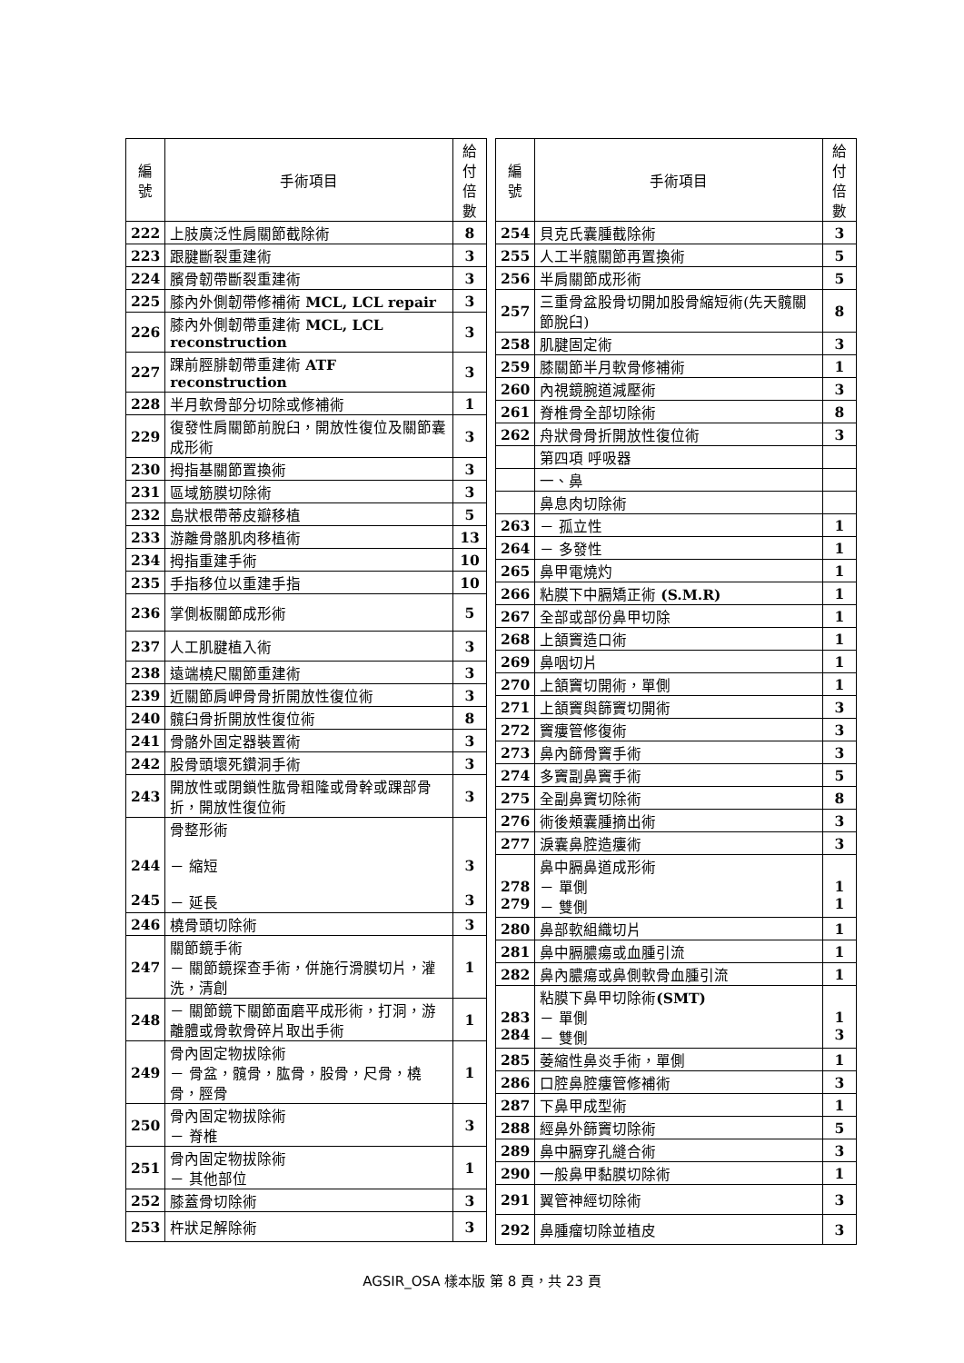| 編 號 | 手術項目 | 給付 倍數 |
| --- | --- | --- |
| 222 | 上肢廣泛性肩關節截除術 | 8 |
| 223 | 跟腱斷裂重建術 | 3 |
| 224 | 臏骨韌帶斷裂重建術 | 3 |
| 225 | 膝內外側韌帶修補術 MCL, LCL repair | 3 |
| 226 | 膝內外側韌帶重建術 MCL, LCL reconstruction | 3 |
| 227 | 踝前脛腓韌帶重建術 ATF reconstruction | 3 |
| 228 | 半月軟骨部分切除或修補術 | 1 |
| 229 | 復發性肩關節前脫臼，開放性復位及關節囊成形術 | 3 |
| 230 | 拇指基關節置換術 | 3 |
| 231 | 區域筋膜切除術 | 3 |
| 232 | 島狀根帶蒂皮瓣移植 | 5 |
| 233 | 游離骨骼肌肉移植術 | 13 |
| 234 | 拇指重建手術 | 10 |
| 235 | 手指移位以重建手指 | 10 |
| 236 | 掌側板關節成形術 | 5 |
| 237 | 人工肌腱植入術 | 3 |
| 238 | 遠端橈尺關節重建術 | 3 |
| 239 | 近關節肩岬骨骨折開放性復位術 | 3 |
| 240 | 髖臼骨折開放性復位術 | 8 |
| 241 | 骨骼外固定器裝置術 | 3 |
| 242 | 股骨頭壞死鑽洞手術 | 3 |
| 243 | 開放性或閉鎖性肱骨粗隆或骨幹或踝部骨折，開放性復位術 | 3 |
| 244 245 | 骨整形術 － 縮短 － 延長 | 3 3 |
| 246 | 橈骨頭切除術 | 3 |
| 247 | 關節鏡手術 － 關節鏡探查手術，併施行滑膜切片，灌洗，清創 | 1 |
| 248 | － 關節鏡下關節面磨平成形術，打洞，游離體或骨軟骨碎片取出手術 | 1 |
| 249 | 骨內固定物拔除術 － 骨盆，髖骨，肱骨，股骨，尺骨，橈骨，脛骨 | 1 |
| 250 | 骨內固定物拔除術 － 脊椎 | 3 |
| 251 | 骨內固定物拔除術 － 其他部位 | 1 |
| 252 | 膝蓋骨切除術 | 3 |
| 253 | 杵狀足解除術 | 3 |
| 編 號 | 手術項目 | 給付 倍數 |
| --- | --- | --- |
| 254 | 貝克氏囊腫截除術 | 3 |
| 255 | 人工半髖關節再置換術 | 5 |
| 256 | 半肩關節成形術 | 5 |
| 257 | 三重骨盆股骨切開加股骨縮短術(先天髖關節脫臼) | 8 |
| 258 | 肌腱固定術 | 3 |
| 259 | 膝關節半月軟骨修補術 | 1 |
| 260 | 內視鏡腕道減壓術 | 3 |
| 261 | 脊椎骨全部切除術 | 8 |
| 262 | 舟狀骨骨折開放性復位術 | 3 |
| | 第四項 呼吸器 | |
| | 一、鼻 | |
| | 鼻息肉切除術 | |
| 263 | － 孤立性 | 1 |
| 264 | － 多發性 | 1 |
| 265 | 鼻甲電燒灼 | 1 |
| 266 | 粘膜下中膈矯正術 (S.M.R) | 1 |
| 267 | 全部或部份鼻甲切除 | 1 |
| 268 | 上頷竇造口術 | 1 |
| 269 | 鼻咽切片 | 1 |
| 270 | 上頷竇切開術，單側 | 1 |
| 271 | 上頷竇與篩竇切開術 | 3 |
| 272 | 竇瘻管修復術 | 3 |
| 273 | 鼻內篩骨竇手術 | 3 |
| 274 | 多竇副鼻竇手術 | 5 |
| 275 | 全副鼻竇切除術 | 8 |
| 276 | 術後頰囊腫摘出術 | 3 |
| 277 | 淚囊鼻腔造瘻術 | 3 |
| 278 279 | 鼻中膈鼻道成形術 － 單側 － 雙側 | 1 1 |
| 280 | 鼻部軟組織切片 | 1 |
| 281 | 鼻中膈膿瘍或血腫引流 | 1 |
| 282 | 鼻內膿瘍或鼻側軟骨血腫引流 | 1 |
| 283 284 | 粘膜下鼻甲切除術 (SMT) － 單側 － 雙側 | 1 3 |
| 285 | 萎縮性鼻炎手術，單側 | 1 |
| 286 | 口腔鼻腔瘻管修補術 | 3 |
| 287 | 下鼻甲成型術 | 1 |
| 288 | 經鼻外篩竇切除術 | 5 |
| 289 | 鼻中膈穿孔縫合術 | 3 |
| 290 | 一般鼻甲黏膜切除術 | 1 |
| 291 | 翼管神經切除術 | 3 |
| 292 | 鼻腫瘤切除並植皮 | 3 |
AGSIR_OSA 樣本版 第 8 頁，共 23 頁